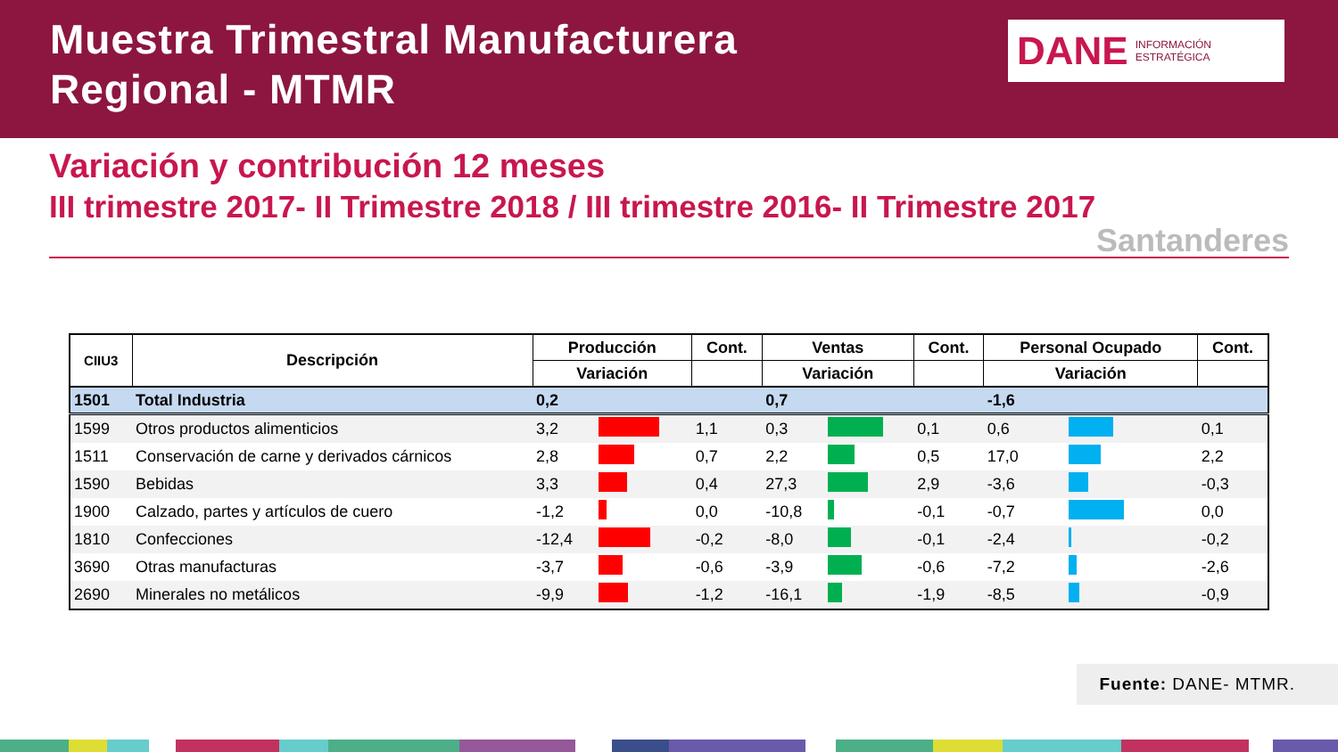Muestra Trimestral Manufacturera
Regional - MTMR
DANE INFORMACIÓN
ESTRATÉGICA
Variación y contribución 12 meses
III trimestre 2017- II Trimestre 2018 / III trimestre 2016- II Trimestre 2017
Santanderes
| CIIU3 | Descripción | Producción | | Cont. | Ventas | | Cont. | Personal Ocupado | | Cont. |
| --- | --- | --- | --- | --- | --- | --- | --- | --- | --- | --- |
| | | Variación | | | Variación | | | Variación | | |
| 1501 | Total Industria | 0,2 | | | 0,7 | | | -1,6 | | |
| 1599 | Otros productos alimenticios | 3,2 | | 1,1 | 0,3 | | 0,1 | 0,6 | | 0,1 |
| 1511 | Conservación de carne y derivados cárnicos | 2,8 | | 0,7 | 2,2 | | 0,5 | 17,0 | | 2,2 |
| 1590 | Bebidas | 3,3 | | 0,4 | 27,3 | | 2,9 | -3,6 | | -0,3 |
| 1900 | Calzado, partes y artículos de cuero | -1,2 | | 0,0 | -10,8 | | -0,1 | -0,7 | | 0,0 |
| 1810 | Confecciones | -12,4 | | -0,2 | -8,0 | | -0,1 | -2,4 | | -0,2 |
| 3690 | Otras manufacturas | -3,7 | | -0,6 | -3,9 | | -0,6 | -7,2 | | -2,6 |
| 2690 | Minerales no metálicos | -9,9 | | -1,2 | -16,1 | | -1,9 | -8,5 | | -0,9 |
Fuente: DANE- MTMR.